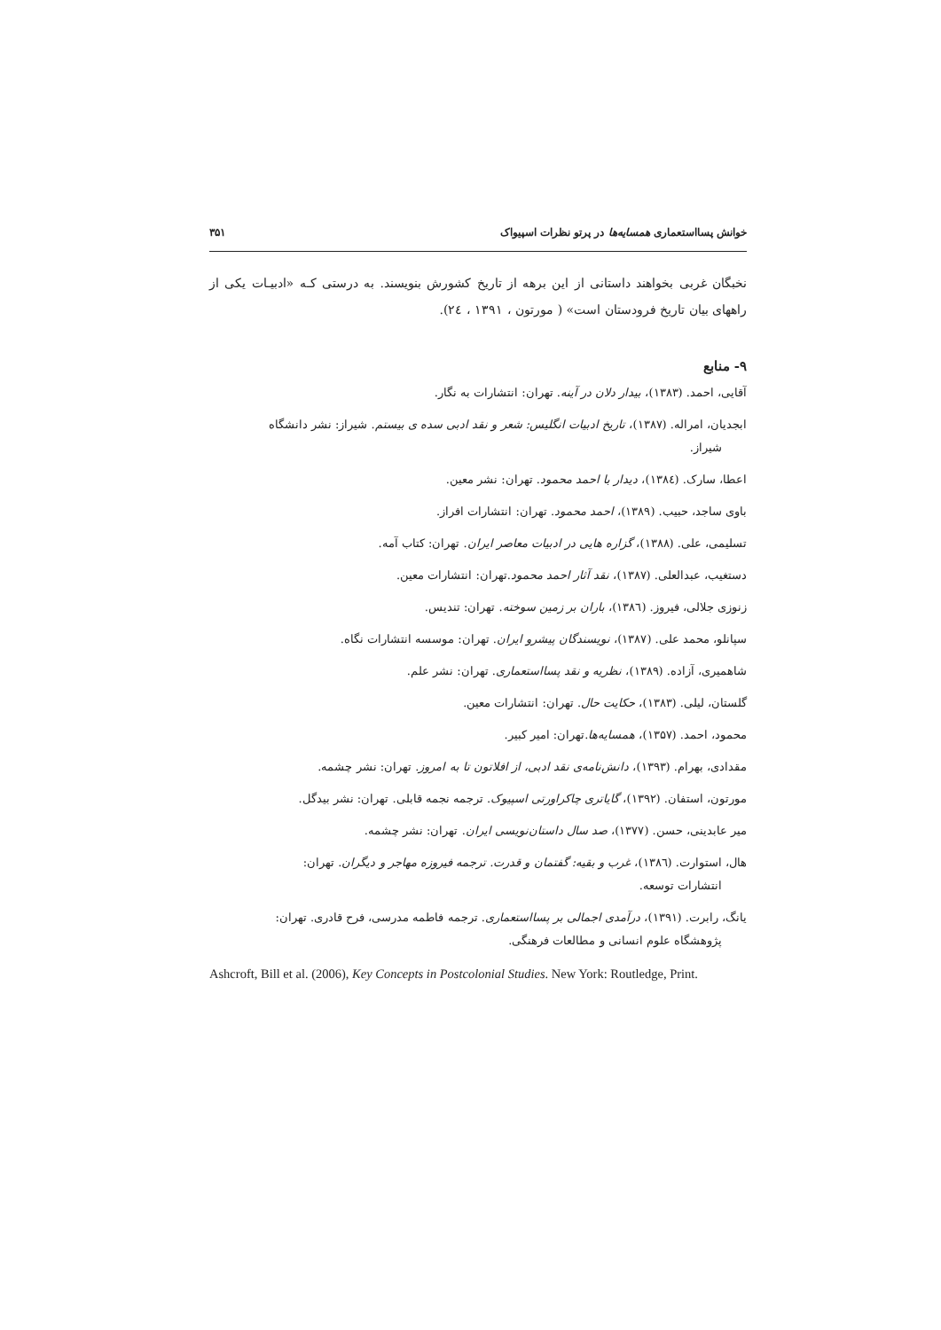خوانش پسااستعماری همسایه‌ها در پرتو نظرات اسپیواک ۳۵۱
نخبگان غربی بخواهند داستانی از این برهه از تاریخ کشورش بنویسند. به درستی کـه «ادبیـات یکی از راههای بیان تاریخ فرودستان است» ( مورتون ، ۱۳۹۱ ، ۲٤).
۹- منابع
آقایی، احمد. (۱۳۸۳)، بیدار دلان در آینه. تهران: انتشارات به نگار.
ابجدیان، امراله. (۱۳۸۷)، تاریخ ادبیات انگلیس: شعر و نقد ادبی سده ی بیستم. شیراز: نشر دانشگاه
شیراز.
اعطا، سارک. (۱۳۸٤)، دیدار با احمد محمود. تهران: نشر معین.
باوی ساجد، حبیب. (۱۳۸۹)، احمد محمود. تهران: انتشارات افراز.
تسلیمی، علی. (۱۳۸۸)، گزاره هایی در ادبیات معاصر ایران. تهران: کتاب آمه.
دستغیب، عبدالعلی. (۱۳۸۷)، نقد آثار احمد محمود.تهران: انتشارات معین.
زنوزی جلالی، فیروز. (۱۳۸٦)، باران بر زمین سوخته. تهران: تندیس.
سپانلو، محمد علی. (۱۳۸۷)، نویسندگان پیشرو ایران. تهران: موسسه انتشارات نگاه.
شاهمیری، آزاده. (۱۳۸۹)، نظریه و نقد پسااستعماری. تهران: نشر علم.
گلستان، لیلی. (۱۳۸۳)، حکایت حال. تهران: انتشارات معین.
محمود، احمد. (۱۳۵۷)، همسایه‌ها.تهران: امیر کبیر.
مقدادی، بهرام. (۱۳۹۳)، دانش‌نامه‌ی نقد ادبی، از افلاتون تا به امروز. تهران: نشر چشمه.
مورتون، استفان. (۱۳۹۲)، گایاتری چاکراورتی اسپیوک. ترجمه نجمه قابلی. تهران: نشر بیدگل.
میر عابدینی، حسن. (۱۳۷۷)، صد سال داستان‌نویسی ایران. تهران: نشر چشمه.
هال، استوارت. (۱۳۸٦)، غرب و بقیه: گفتمان و قدرت. ترجمه فیروزه مهاجر و دیگران. تهران:
انتشارات توسعه.
یانگ، رابرت. (۱۳۹۱)، درآمدی اجمالی بر پسااستعماری. ترجمه فاطمه مدرسی، فرح قادری. تهران:
پژوهشگاه علوم انسانی و مطالعات فرهنگی.
Ashcroft, Bill et al. (2006), Key Concepts in Postcolonial Studies. New York: Routledge, Print.